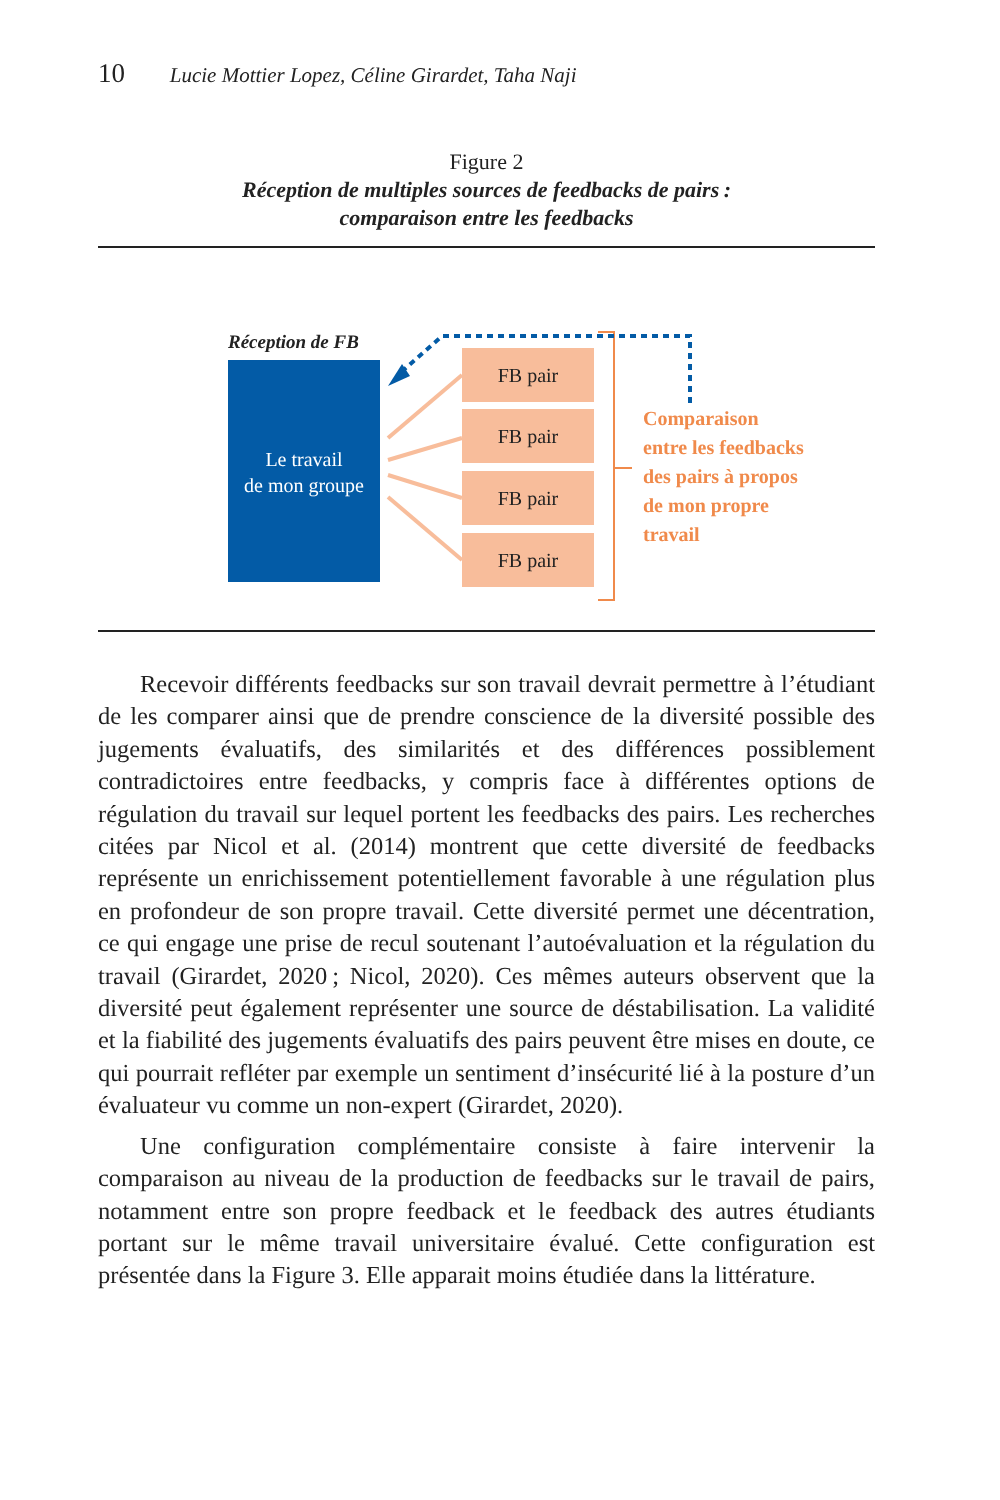10 Lucie Mottier Lopez, Céline Girardet, Taha Naji
Figure 2
Réception de multiples sources de feedbacks de pairs :
comparaison entre les feedbacks
Réception de FB
Le travail
de mon groupe
FB pair
FB pair
FB pair
FB pair
Comparaison
entre les feedbacks
des pairs à propos
de mon propre
travail
Recevoir différents feedbacks sur son travail devrait permettre à l’étudiant de les comparer ainsi que de prendre conscience de la diversité possible des jugements évaluatifs, des similarités et des différences possiblement contradictoires entre feedbacks, y compris face à différentes options de régulation du travail sur lequel portent les feedbacks des pairs. Les recherches citées par Nicol et al. (2014) montrent que cette diversité de feedbacks représente un enrichissement potentiellement favorable à une régulation plus en profondeur de son propre travail. Cette diversité permet une décentration, ce qui engage une prise de recul soutenant l’autoévaluation et la régulation du travail (Girardet, 2020 ; Nicol, 2020). Ces mêmes auteurs observent que la diversité peut également représenter une source de déstabilisation. La validité et la fiabilité des jugements évaluatifs des pairs peuvent être mises en doute, ce qui pourrait refléter par exemple un sentiment d’insécurité lié à la posture d’un évaluateur vu comme un non-expert (Girardet, 2020).
Une configuration complémentaire consiste à faire intervenir la comparaison au niveau de la production de feedbacks sur le travail de pairs, notamment entre son propre feedback et le feedback des autres étudiants portant sur le même travail universitaire évalué. Cette configuration est présentée dans la Figure 3. Elle apparait moins étudiée dans la littérature.